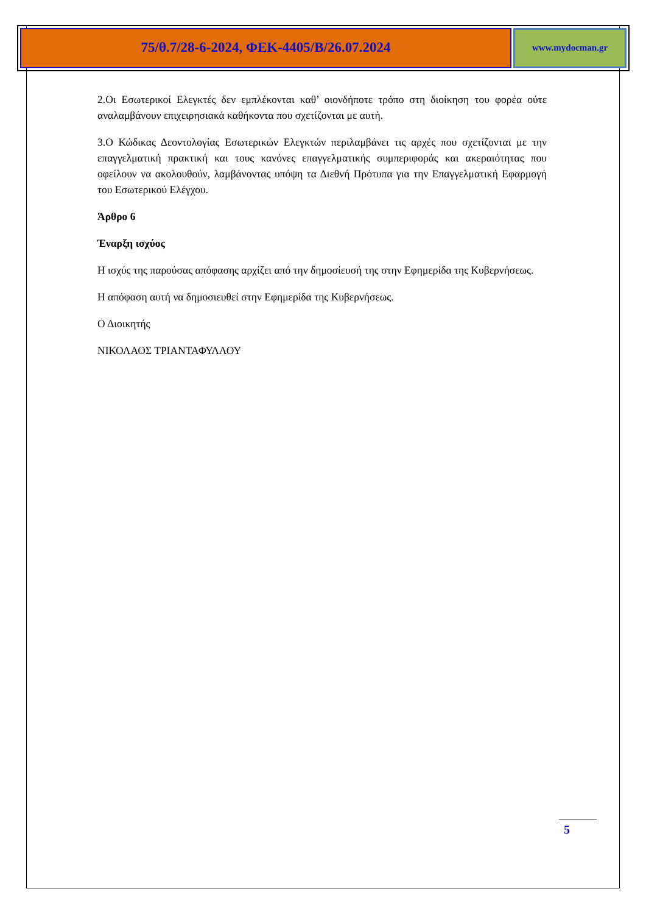75/θ.7/28-6-2024, ΦΕΚ-4405/Β/26.07.2024
www.mydocman.gr
2.Οι Εσωτερικοί Ελεγκτές δεν εμπλέκονται καθ’ οιονδήποτε τρόπο στη διοίκηση του φορέα ούτε αναλαμβάνουν επιχειρησιακά καθήκοντα που σχετίζονται με αυτή.
3.Ο Κώδικας Δεοντολογίας Εσωτερικών Ελεγκτών περιλαμβάνει τις αρχές που σχετίζονται με την επαγγελματική πρακτική και τους κανόνες επαγγελματικής συμπεριφοράς και ακεραιότητας που οφείλουν να ακολουθούν, λαμβάνοντας υπόψη τα Διεθνή Πρότυπα για την Επαγγελματική Εφαρμογή του Εσωτερικού Ελέγχου.
Άρθρο 6
Έναρξη ισχύος
Η ισχύς της παρούσας απόφασης αρχίζει από την δημοσίευσή της στην Εφημερίδα της Κυβερνήσεως.
Η απόφαση αυτή να δημοσιευθεί στην Εφημερίδα της Κυβερνήσεως.
Ο Διοικητής
ΝΙΚΟΛΑΟΣ ΤΡΙΑΝΤΑΦΥΛΛΟΥ
5